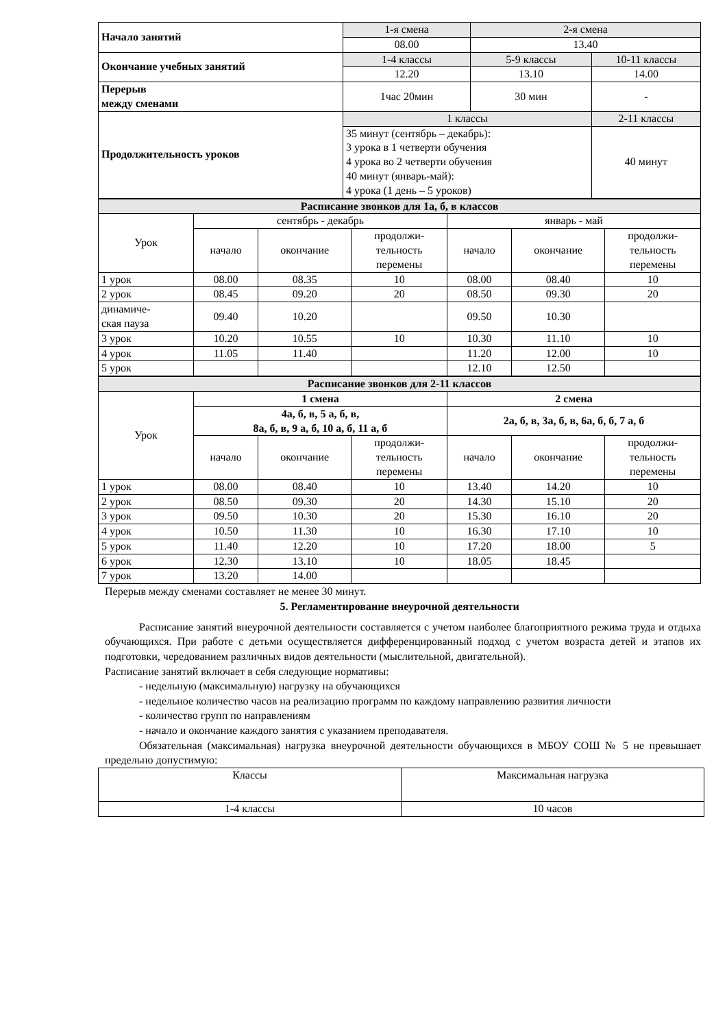| Начало занятий | 1-я смена | 2-я смена | |
| | 08.00 | 13.40 | |
| Окончание учебных занятий | 1-4 классы | 5-9 классы | 10-11 классы |
| | 12.20 | 13.10 | 14.00 |
| Перерыв между сменами | 1час 20мин | 30 мин | - |
| Продолжительность уроков | 1 классы | | 2-11 классы |
| | 35 минут (сентябрь – декабрь): 3 урока в 1 четверти обучения 4 урока во 2 четверти обучения 40 минут (январь-май): 4 урока (1 день – 5 уроков) | | 40 минут |
| Расписание звонков для 1а, б, в классов | | | | | | |
| Урок | сентябрь - декабрь | | | январь - май | | |
| | начало | окончание | продолжи- тельность перемены | начало | окончание | продолжи- тельность перемены |
| 1 урок | 08.00 | 08.35 | 10 | 08.00 | 08.40 | 10 |
| 2 урок | 08.45 | 09.20 | 20 | 08.50 | 09.30 | 20 |
| динамиче- ская пауза | 09.40 | 10.20 | | 09.50 | 10.30 | |
| 3 урок | 10.20 | 10.55 | 10 | 10.30 | 11.10 | 10 |
| 4 урок | 11.05 | 11.40 | | 11.20 | 12.00 | 10 |
| 5 урок | | | | 12.10 | 12.50 | |
| Расписание звонков для 2-11 классов | | | | | | |
| Урок | 1 смена | | | 2 смена | | |
| | 4а, б, в, 5 а, б, в, 8а, б, в, 9 а, б, 10 а, б, 11 а, б | | | 2а, б, в, 3а, б, в, 6а, б, б, 7 а, б | | |
| | начало | окончание | продолжи- тельность перемены | начало | окончание | продолжи- тельность перемены |
| 1 урок | 08.00 | 08.40 | 10 | 13.40 | 14.20 | 10 |
| 2 урок | 08.50 | 09.30 | 20 | 14.30 | 15.10 | 20 |
| 3 урок | 09.50 | 10.30 | 20 | 15.30 | 16.10 | 20 |
| 4 урок | 10.50 | 11.30 | 10 | 16.30 | 17.10 | 10 |
| 5 урок | 11.40 | 12.20 | 10 | 17.20 | 18.00 | 5 |
| 6 урок | 12.30 | 13.10 | 10 | 18.05 | 18.45 | |
| 7 урок | 13.20 | 14.00 | | | | |
Перерыв между сменами составляет не менее 30 минут.
5. Регламентирование внеурочной деятельности
Расписание занятий внеурочной деятельности составляется с учетом наиболее благоприятного режима труда и отдыха обучающихся. При работе с детьми осуществляется дифференцированный подход с учетом возраста детей и этапов их подготовки, чередованием различных видов деятельности (мыслительной, двигательной).
Расписание занятий включает в себя следующие нормативы:
- недельную (максимальную) нагрузку на обучающихся
- недельное количество часов на реализацию программ по каждому направлению развития личности
- количество групп по направлениям
- начало и окончание каждого занятия с указанием преподавателя.
Обязательная (максимальная) нагрузка внеурочной деятельности обучающихся в МБОУ СОШ № 5 не превышает предельно допустимую:
| Классы | Максимальная нагрузка |
| 1-4 классы | 10 часов |